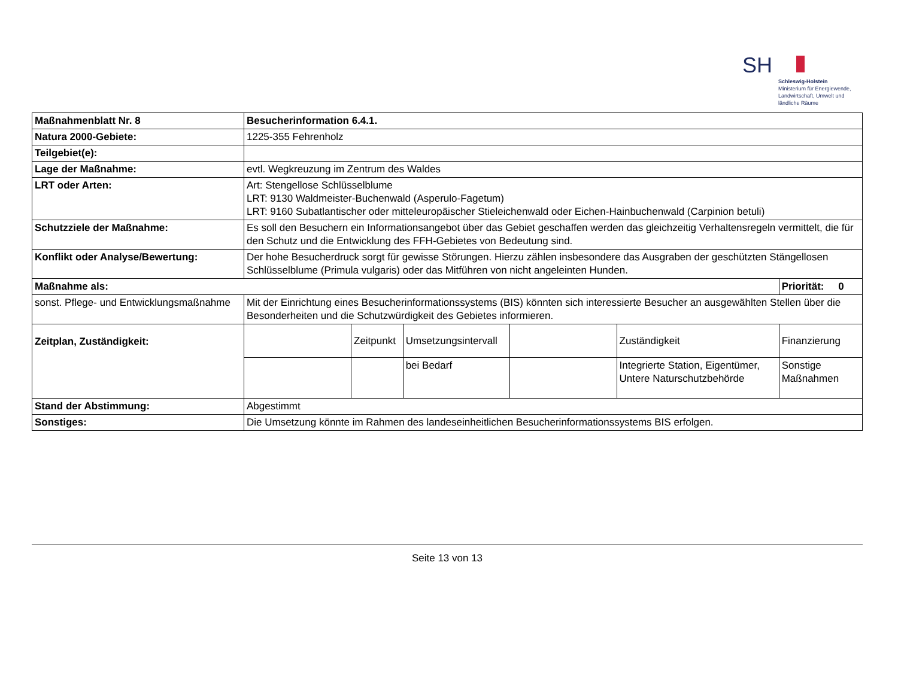SH
Schleswig-Holstein
Ministerium für Energiewende,
Landwirtschaft, Umwelt und
ländliche Räume
| Maßnahmenblatt Nr. 8 | Besucherinformation 6.4.1. | | | | | |
| Natura 2000-Gebiete: | 1225-355 Fehrenholz | | | | | |
| Teilgebiet(e): | | | | | | |
| Lage der Maßnahme: | evtl. Wegkreuzung im Zentrum des Waldes | | | | | |
| LRT oder Arten: | Art: Stengellose Schlüsselblume LRT: 9130 Waldmeister-Buchenwald (Asperulo-Fagetum) LRT: 9160 Subatlantischer oder mitteleuropäischer Stieleichenwald oder Eichen-Hainbuchenwald (Carpinion betuli) | | | | | |
| Schutzziele der Maßnahme: | Es soll den Besuchern ein Informationsangebot über das Gebiet geschaffen werden das gleichzeitig Verhaltensregeln vermittelt, die für den Schutz und die Entwicklung des FFH-Gebietes von Bedeutung sind. | | | | | |
| Konflikt oder Analyse/Bewertung: | Der hohe Besucherdruck sorgt für gewisse Störungen. Hierzu zählen insbesondere das Ausgraben der geschützten Stängellosen Schlüsselblume (Primula vulgaris) oder das Mitführen von nicht angeleinten Hunden. | | | | | |
| Maßnahme als: | | | | | | Priorität: 0 |
| sonst. Pflege- und Entwicklungsmaßnahme | Mit der Einrichtung eines Besucherinformationssystems (BIS) könnten sich interessierte Besucher an ausgewählten Stellen über die Besonderheiten und die Schutzwürdigkeit des Gebietes informieren. | | | | | |
| Zeitplan, Zuständigkeit: | | Zeitpunkt | Umsetzungsintervall | | Zuständigkeit | Finanzierung |
| | | | bei Bedarf | | Integrierte Station, Eigentümer, Untere Naturschutzbehörde | Sonstige Maßnahmen |
| Stand der Abstimmung: | Abgestimmt | | | | | |
| Sonstiges: | Die Umsetzung könnte im Rahmen des landeseinheitlichen Besucherinformationssystems BIS erfolgen. | | | | | |
Seite 13 von 13